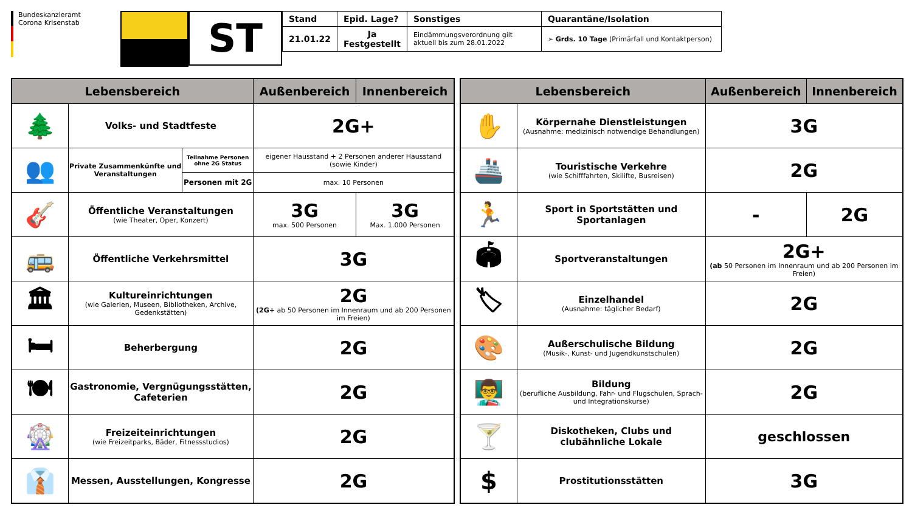Bundeskanzleramt
Corona Krisenstab
ST
| Stand | Epid. Lage? | Sonstiges | Quarantäne/Isolation |
| --- | --- | --- | --- |
| 21.01.22 | Ja Festgestellt | Eindämmungsverordnung gilt aktuell bis zum 28.01.2022 | ➢ Grds. 10 Tage (Primärfall und Kontaktperson) |
| Lebensbereich | | | Außenbereich | Innenbereich |
| --- | --- | --- | --- | --- |
| 🌲 | Volks- und Stadtfeste | | 2G+ | |
| 👥 | Private Zusammenkünfte und Veranstaltungen | Teilnahme Personen ohne 2G Status | eigener Hausstand + 2 Personen anderer Hausstand (sowie Kinder) | |
| | | Personen mit 2G | max. 10 Personen | |
| 🎸 | Öffentliche Veranstaltungen (wie Theater, Oper, Konzert) | | 3G max. 500 Personen | 3G Max. 1.000 Personen |
| 🚌 | Öffentliche Verkehrsmittel | | 3G | |
| 🏛 | Kultureinrichtungen (wie Galerien, Museen, Bibliotheken, Archive, Gedenkstätten) | | 2G (2G+ ab 50 Personen im Innenraum und ab 200 Personen im Freien) | |
| 🛏 | Beherbergung | | 2G | |
| 🍽 | Gastronomie, Vergnügungsstätten, Cafeterien | | 2G | |
| 🎡 | Freizeiteinrichtungen (wie Freizeitparks, Bäder, Fitnessstudios) | | 2G | |
| 👔 | Messen, Ausstellungen, Kongresse | | 2G | |
| Lebensbereich | | Außenbereich | Innenbereich |
| --- | --- | --- | --- |
| ✋ | Körpernahe Dienstleistungen (Ausnahme: medizinisch notwendige Behandlungen) | 3G | |
| 🚢 | Touristische Verkehre (wie Schifffahrten, Skilifte, Busreisen) | 2G | |
| 🏃 | Sport in Sportstätten und Sportanlagen | - | 2G |
| 🏟 | Sportveranstaltungen | 2G+ (ab 50 Personen im Innenraum und ab 200 Personen im Freien) | |
| 🏷 | Einzelhandel (Ausnahme: täglicher Bedarf) | 2G | |
| 🎨 | Außerschulische Bildung (Musik-, Kunst- und Jugendkunstschulen) | 2G | |
| 👨‍🏫 | Bildung (berufliche Ausbildung, Fahr- und Flugschulen, Sprach- und Integrationskurse) | 2G | |
| 🍸 | Diskotheken, Clubs und clubähnliche Lokale | geschlossen | |
| $ | Prostitutionsstätten | 3G | |